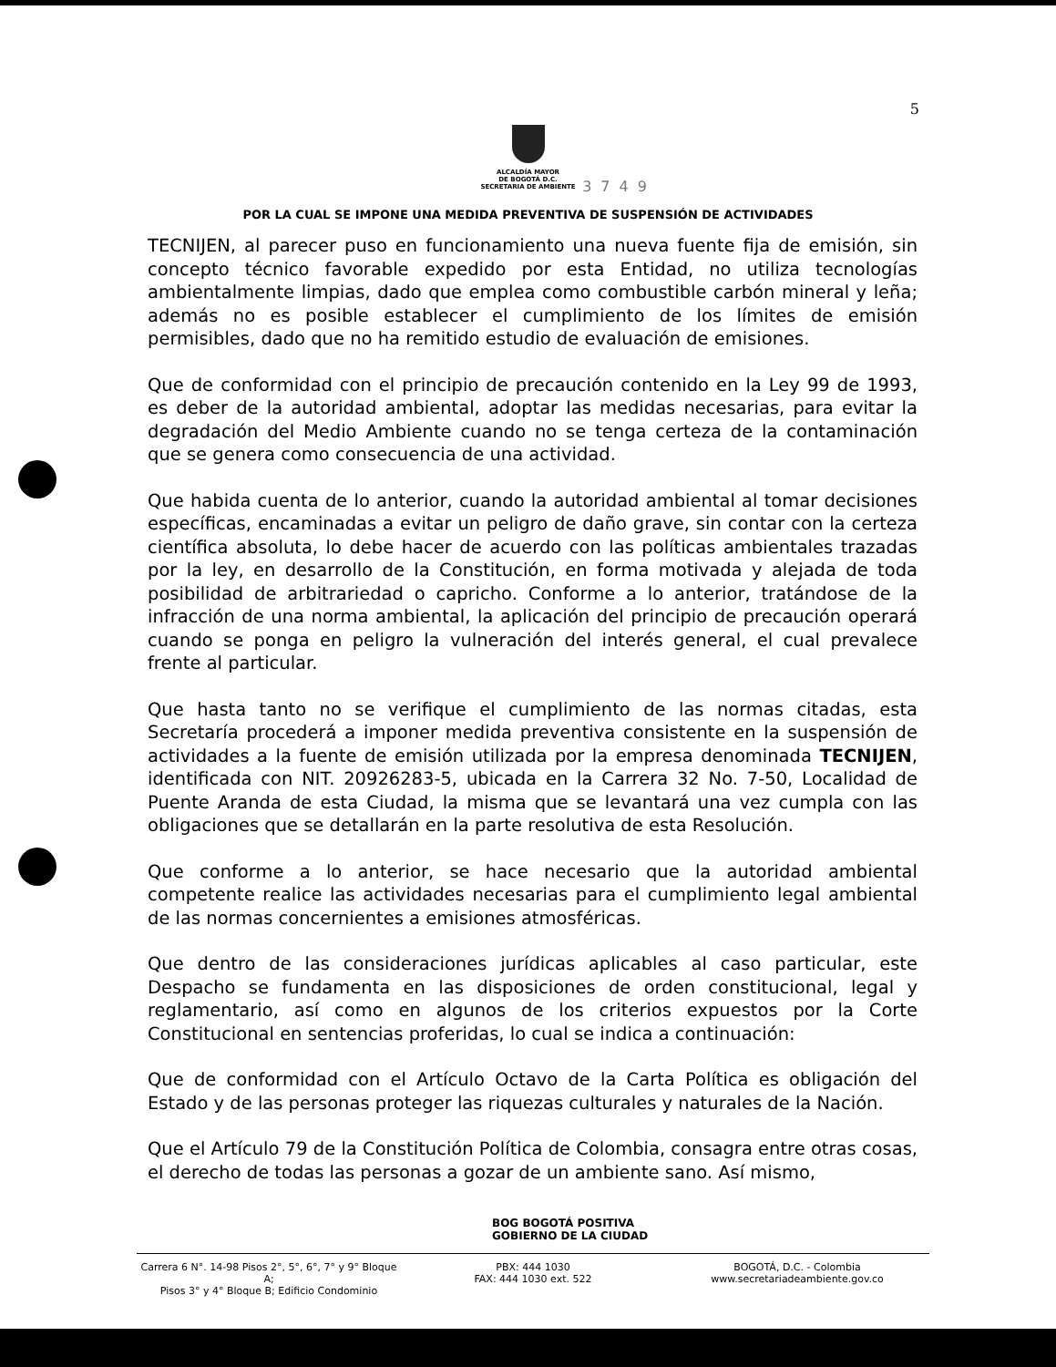5
ALCALDÍA MAYOR
DE BOGOTÁ D.C.
SECRETARIA DE AMBIENTE
3749
POR LA CUAL SE IMPONE UNA MEDIDA PREVENTIVA DE SUSPENSIÓN DE ACTIVIDADES
TECNIJEN, al parecer puso en funcionamiento una nueva fuente fija de emisión, sin concepto técnico favorable expedido por esta Entidad, no utiliza tecnologías ambientalmente limpias, dado que emplea como combustible carbón mineral y leña; además no es posible establecer el cumplimiento de los límites de emisión permisibles, dado que no ha remitido estudio de evaluación de emisiones.
Que de conformidad con el principio de precaución contenido en la Ley 99 de 1993, es deber de la autoridad ambiental, adoptar las medidas necesarias, para evitar la degradación del Medio Ambiente cuando no se tenga certeza de la contaminación que se genera como consecuencia de una actividad.
Que habida cuenta de lo anterior, cuando la autoridad ambiental al tomar decisiones específicas, encaminadas a evitar un peligro de daño grave, sin contar con la certeza científica absoluta, lo debe hacer de acuerdo con las políticas ambientales trazadas por la ley, en desarrollo de la Constitución, en forma motivada y alejada de toda posibilidad de arbitrariedad o capricho. Conforme a lo anterior, tratándose de la infracción de una norma ambiental, la aplicación del principio de precaución operará cuando se ponga en peligro la vulneración del interés general, el cual prevalece frente al particular.
Que hasta tanto no se verifique el cumplimiento de las normas citadas, esta Secretaría procederá a imponer medida preventiva consistente en la suspensión de actividades a la fuente de emisión utilizada por la empresa denominada TECNIJEN, identificada con NIT. 20926283-5, ubicada en la Carrera 32 No. 7-50, Localidad de Puente Aranda de esta Ciudad, la misma que se levantará una vez cumpla con las obligaciones que se detallarán en la parte resolutiva de esta Resolución.
Que conforme a lo anterior, se hace necesario que la autoridad ambiental competente realice las actividades necesarias para el cumplimiento legal ambiental de las normas concernientes a emisiones atmosféricas.
Que dentro de las consideraciones jurídicas aplicables al caso particular, este Despacho se fundamenta en las disposiciones de orden constitucional, legal y reglamentario, así como en algunos de los criterios expuestos por la Corte Constitucional en sentencias proferidas, lo cual se indica a continuación:
Que de conformidad con el Artículo Octavo de la Carta Política es obligación del Estado y de las personas proteger las riquezas culturales y naturales de la Nación.
Que el Artículo 79 de la Constitución Política de Colombia, consagra entre otras cosas, el derecho de todas las personas a gozar de un ambiente sano. Así mismo,
BOG BOGOTÁ POSITIVA
GOBIERNO DE LA CIUDAD
Carrera 6 N°. 14-98 Pisos 2°, 5°, 6°, 7° y 9° Bloque A;
Pisos 3° y 4° Bloque B; Edificio Condominio
PBX: 444 1030
FAX: 444 1030 ext. 522
BOGOTÁ, D.C. - Colombia
www.secretariadeambiente.gov.co